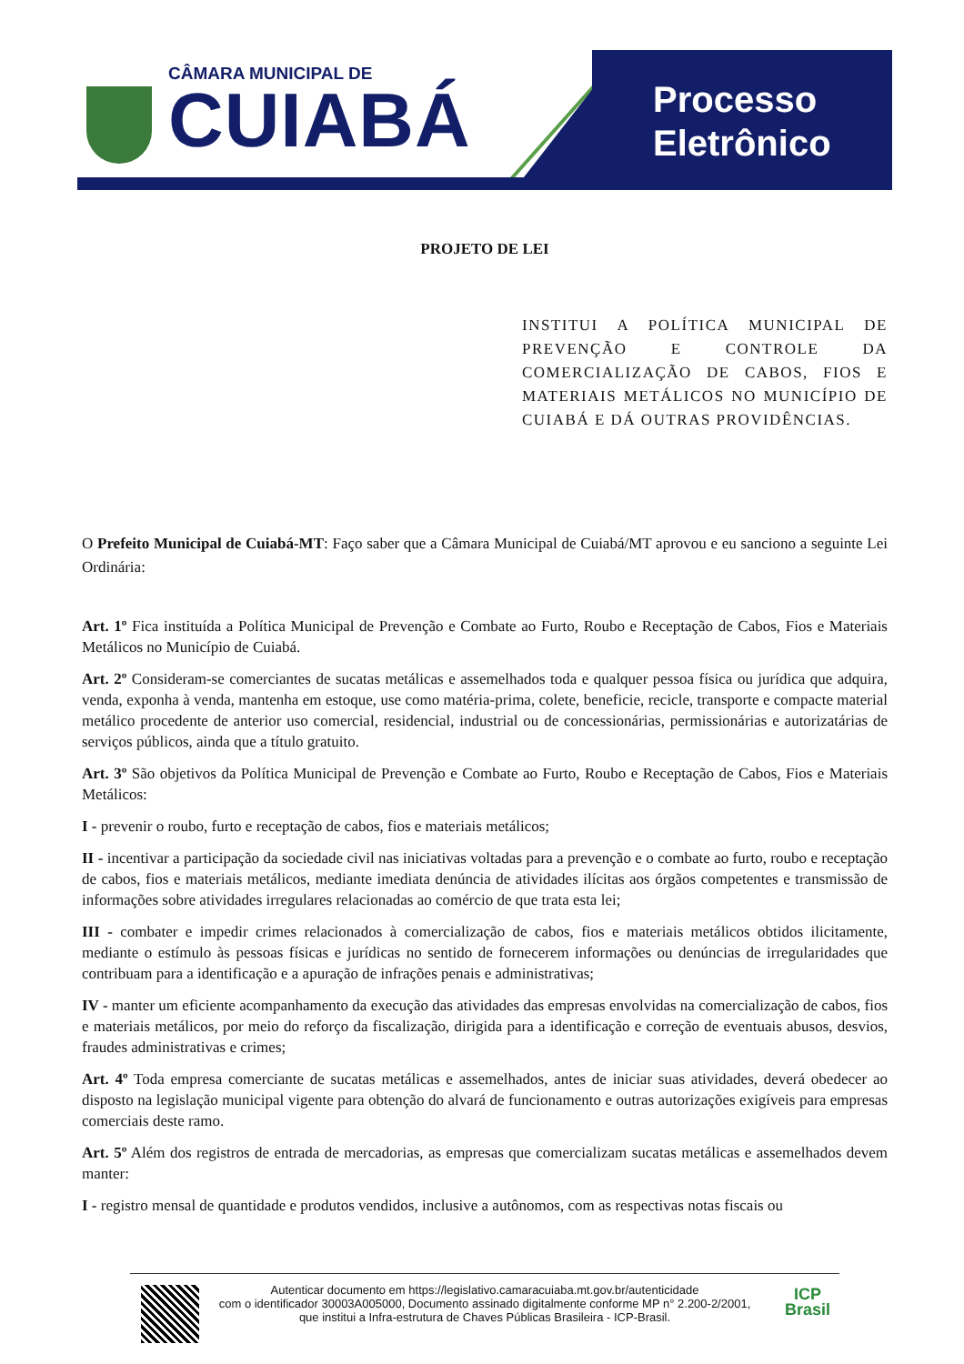CÂMARA MUNICIPAL DE
CUIABÁ
Processo
Eletrônico
PROJETO DE LEI
INSTITUI A POLÍTICA MUNICIPAL DE PREVENÇÃO E CONTROLE DA COMERCIALIZAÇÃO DE CABOS, FIOS E MATERIAIS METÁLICOS NO MUNICÍPIO DE CUIABÁ E DÁ OUTRAS PROVIDÊNCIAS.
O Prefeito Municipal de Cuiabá-MT: Faço saber que a Câmara Municipal de Cuiabá/MT aprovou e eu sanciono a seguinte Lei Ordinária:
Art. 1º Fica instituída a Política Municipal de Prevenção e Combate ao Furto, Roubo e Receptação de Cabos, Fios e Materiais Metálicos no Município de Cuiabá.
Art. 2º Consideram-se comerciantes de sucatas metálicas e assemelhados toda e qualquer pessoa física ou jurídica que adquira, venda, exponha à venda, mantenha em estoque, use como matéria-prima, colete, beneficie, recicle, transporte e compacte material metálico procedente de anterior uso comercial, residencial, industrial ou de concessionárias, permissionárias e autorizatárias de serviços públicos, ainda que a título gratuito.
Art. 3º São objetivos da Política Municipal de Prevenção e Combate ao Furto, Roubo e Receptação de Cabos, Fios e Materiais Metálicos:
I - prevenir o roubo, furto e receptação de cabos, fios e materiais metálicos;
II - incentivar a participação da sociedade civil nas iniciativas voltadas para a prevenção e o combate ao furto, roubo e receptação de cabos, fios e materiais metálicos, mediante imediata denúncia de atividades ilícitas aos órgãos competentes e transmissão de informações sobre atividades irregulares relacionadas ao comércio de que trata esta lei;
III - combater e impedir crimes relacionados à comercialização de cabos, fios e materiais metálicos obtidos ilicitamente, mediante o estímulo às pessoas físicas e jurídicas no sentido de fornecerem informações ou denúncias de irregularidades que contribuam para a identificação e a apuração de infrações penais e administrativas;
IV - manter um eficiente acompanhamento da execução das atividades das empresas envolvidas na comercialização de cabos, fios e materiais metálicos, por meio do reforço da fiscalização, dirigida para a identificação e correção de eventuais abusos, desvios, fraudes administrativas e crimes;
Art. 4º Toda empresa comerciante de sucatas metálicas e assemelhados, antes de iniciar suas atividades, deverá obedecer ao disposto na legislação municipal vigente para obtenção do alvará de funcionamento e outras autorizações exigíveis para empresas comerciais deste ramo.
Art. 5º Além dos registros de entrada de mercadorias, as empresas que comercializam sucatas metálicas e assemelhados devem manter:
I - registro mensal de quantidade e produtos vendidos, inclusive a autônomos, com as respectivas notas fiscais ou
Autenticar documento em https://legislativo.camaracuiaba.mt.gov.br/autenticidade
com o identificador 30003A005000, Documento assinado digitalmente conforme MP n° 2.200-2/2001, que institui a Infra-estrutura de Chaves Públicas Brasileira - ICP-Brasil.
ICP
Brasil